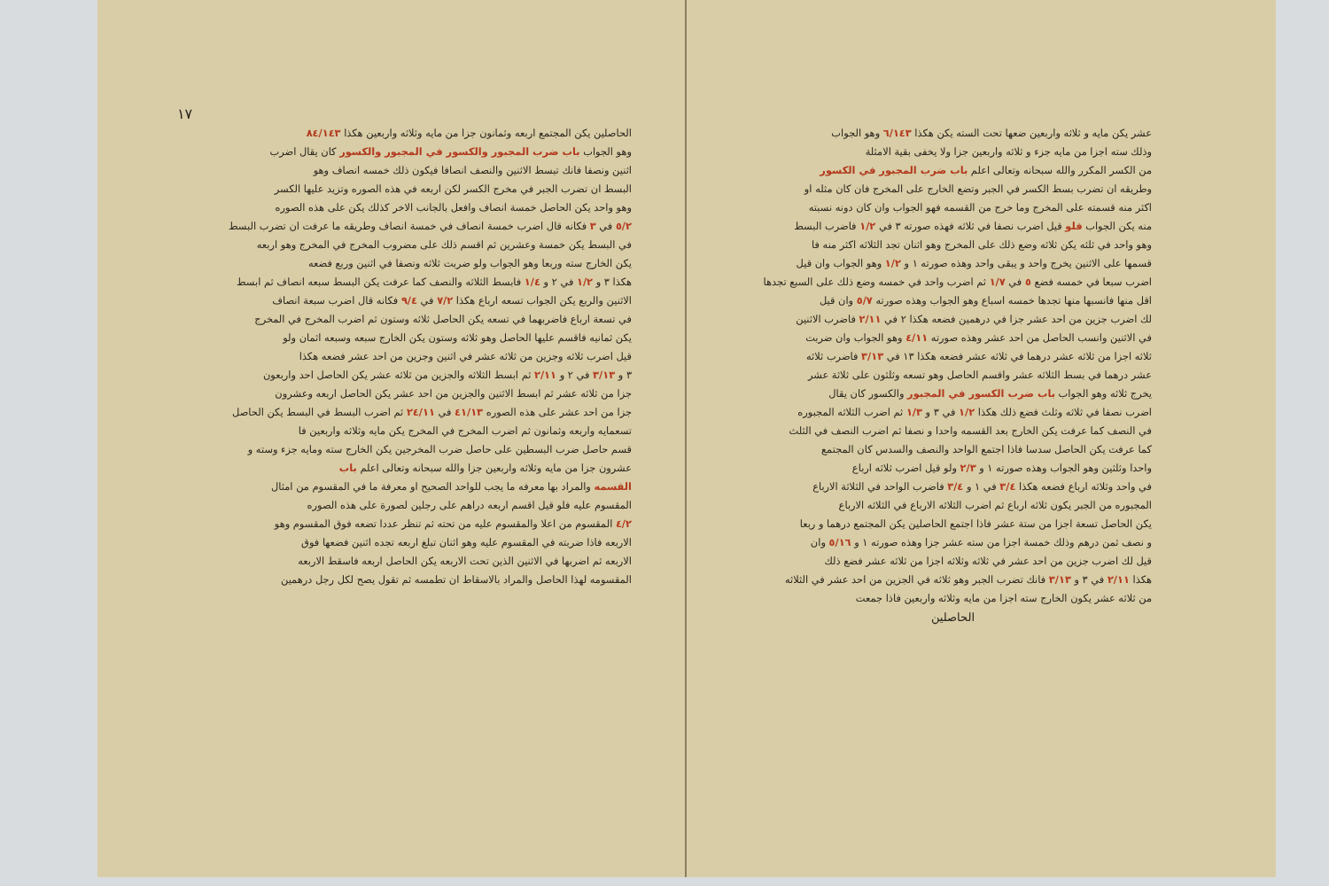عشر يكن مايه و ثلاثه واربعين ضعها تحت السته يكن هكذا ٦/١٤٣ وهو الجواب
وذلك سته اجزا من مايه جزء و ثلاثه واربعين جزا ولا يخفى بقية الامثلة
من الكسر المكرر والله سبحانه وتعالى اعلم باب ضرب المجبور في الكسور
وطريقه ان تضرب بسط الكسر في الجبر وتضع الخارج على المخرج فان كان مثله او
اكثر منه قسمته على المخرج وما خرج من القسمه فهو الجواب وان كان دونه نسبته
منه يكن الجواب فلو قيل اضرب نصفا في ثلاثه فهذه صورته ٣ في ١/٢ فاضرب البسط
وهو واحد في ثلثه يكن ثلاثه وضع ذلك على المخرج وهو اثنان تجد الثلاثه اكثر منه فا
قسمها على الاثنين يخرج واحد و يبقى واحد وهذه صورته ١ و ١/٢ وهو الجواب وان قيل
اضرب سبعا في خمسه فضع ٥ في ١/٧ ثم اضرب واحد في خمسه وضع ذلك على السبع تجدها
اقل منها فانسبها منها تجدها خمسه اسباع وهو الجواب وهذه صورته ٥/٧ وان قيل
لك اضرب جزين من احد عشر جزا في درهمين فضعه هكذا ٢ في ٢/١١ فاضرب الاثنين
في الاثنين وانسب الحاصل من احد عشر وهذه صورته ٤/١١ وهو الجواب وان ضربت
ثلاثه اجزا من ثلاثه عشر درهما في ثلاثه عشر فضعه هكذا ١٣ في ٣/١٣ فاضرب ثلاثه
عشر درهما في بسط الثلاثه عشر واقسم الحاصل وهو تسعه وثلثون على ثلاثة عشر
يخرج ثلاثه وهو الجواب باب ضرب الكسور في المجبور والكسور كان يقال
اضرب نصفا في ثلاثه وثلث فضع ذلك هكذا ١/٢ في ٣ و ١/٣ ثم اضرب الثلاثه المجبوره
في النصف كما عرفت يكن الخارج بعد القسمه واحدا و نصفا ثم اضرب النصف في الثلث
كما عرفت يكن الحاصل سدسا فاذا اجتمع الواحد والنصف والسدس كان المجتمع
واحدا وثلثين وهو الجواب وهذه صورته ١ و ٢/٣ ولو قيل اضرب ثلاثه ارباع
في واحد وثلاثه ارباع فضعه هكذا ٣/٤ في ١ و ٣/٤ فاضرب الواحد في الثلاثة الارباع
المجبوره من الجبر يكون ثلاثه ارباع ثم اضرب الثلاثه الارباع في الثلاثه الارباع
يكن الحاصل تسعة اجزا من ستة عشر فاذا اجتمع الحاصلين يكن المجتمع درهما و ربعا
و نصف ثمن درهم وذلك خمسة اجزا من سته عشر جزا وهذه صورته ١ و ٥/١٦ وان
قيل لك اضرب جزين من احد عشر في ثلاثه وثلاثه اجزا من ثلاثه عشر فضع ذلك
هكذا ٢/١١ في ٣ و ٣/١٣ فانك تضرب الجبر وهو ثلاثه في الجزين من احد عشر في الثلاثه
من ثلاثه عشر يكون الخارج سته اجزا من مايه وثلاثه واربعين فاذا جمعت
الحاصلين
١٧
الحاصلين يكن المجتمع اربعه وثمانون جزا من مايه وثلاثه واربعين هكذا ٨٤/١٤٣
وهو الجواب باب ضرب المجبور والكسور في المجبور والكسور كان يقال اضرب
اثنين ونصفا فانك تبسط الاثنين والنصف انصافا فيكون ذلك خمسه انصاف وهو
البسط ان تضرب الجبر في مخرج الكسر لكن اربعه في هذه الصوره وتزيد عليها الكسر
وهو واحد يكن الحاصل خمسة انصاف وافعل بالجانب الاخر كذلك يكن على هذه الصوره
٥/٢ في ٣ فكانه قال اضرب خمسة انصاف في خمسة انصاف وطريقه ما عرفت ان تضرب البسط
في البسط يكن خمسة وعشرين ثم اقسم ذلك على مضروب المخرج في المخرج وهو اربعه
يكن الخارج سته وربعا وهو الجواب ولو ضربت ثلاثه ونصفا في اثنين وربع فضعه
هكذا ٣ و ١/٢ في ٢ و ١/٤ فابسط الثلاثه والنصف كما عرفت يكن البسط سبعه انصاف ثم ابسط
الاثنين والربع يكن الجواب تسعه ارباع هكذا ٧/٢ في ٩/٤ فكانه قال اضرب سبعة انصاف
في تسعة ارباع فاضربهما في تسعه يكن الحاصل ثلاثه وستون ثم اضرب المخرج في المخرج
يكن ثمانيه فاقسم عليها الحاصل وهو ثلاثه وستون يكن الخارج سبعه وسبعه اثمان ولو
قيل اضرب ثلاثه وجزين من ثلاثه عشر في اثنين وجزين من احد عشر فضعه هكذا
٣ و ٣/١٣ في ٢ و ٢/١١ ثم ابسط الثلاثه والجزين من ثلاثه عشر يكن الحاصل احد واربعون
جزا من ثلاثه عشر ثم ابسط الاثنين والجزين من احد عشر يكن الحاصل اربعه وعشرون
جزا من احد عشر على هذه الصوره ٤١/١٣ في ٢٤/١١ ثم اضرب البسط في البسط يكن الحاصل
تسعمايه واربعه وثمانون ثم اضرب المخرج في المخرج يكن مايه وثلاثه واربعين فا
قسم حاصل ضرب البسطين على حاصل ضرب المخرجين يكن الخارج سته ومايه جزء وسته و
عشرون جزا من مايه وثلاثه واربعين جزا والله سبحانه وتعالى اعلم باب
القسمه والمراد بها معرفه ما يجب للواحد الصحيح او معرفة ما في المقسوم من امثال
المقسوم عليه فلو قيل اقسم اربعه دراهم على رجلين لصورة على هذه الصوره
٤/٢ المقسوم من اعلا والمقسوم عليه من تحته ثم تنظر عددا تضعه فوق المقسوم وهو
الاربعه فاذا ضربته في المقسوم عليه وهو اثنان تبلغ اربعه تجده اثنين فضعها فوق
الاربعه ثم اضربها في الاثنين الذين تحت الاربعه يكن الحاصل اربعه فاسقط الاربعه
المقسومه لهذا الحاصل والمراد بالاسقاط ان تطمسه ثم تقول يصح لكل رجل درهمين